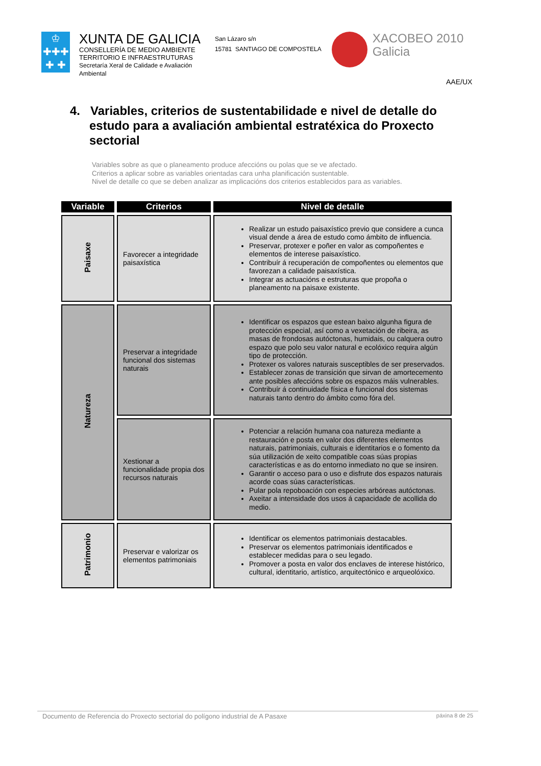♔
✚✚✚
✚ ✚
XUNTA DE GALICIA
CONSELLERÍA DE MEDIO AMBIENTE
TERRITORIO E INFRAESTRUTURAS
Secretaría Xeral de Calidade e Avaliación
Ambiental
San Lázaro s/n
15781 SANTIAGO DE COMPOSTELA
XACOBEO 2010
Galicia
AAE/UX
4. Variables, criterios de sustentabilidade e nivel de detalle do estudo para a avaliación ambiental estratéxica do Proxecto sectorial
Variables sobre as que o planeamento produce afeccións ou polas que se ve afectado.
Criterios a aplicar sobre as variables orientadas cara unha planificación sustentable.
Nivel de detalle co que se deben analizar as implicacións dos criterios establecidos para as variables.
| Variable | Criterios | Nivel de detalle |
| --- | --- | --- |
| Paisaxe | Favorecer a integridade paisaxística | Realizar un estudo paisaxístico previo que considere a cunca visual dende a área de estudo como ámbito de influencia. Preservar, protexer e poñer en valor as compoñentes e elementos de interese paisaxístico. Contribuír á recuperación de compoñentes ou elementos que favorezan a calidade paisaxística. Integrar as actuacións e estruturas que propoña o planeamento na paisaxe existente. |
| Natureza | Preservar a integridade funcional dos sistemas naturais | Identificar os espazos que estean baixo algunha figura de protección especial, así como a vexetación de ribeira, as masas de frondosas autóctonas, humidais, ou calquera outro espazo que polo seu valor natural e ecolóxico requira algún tipo de protección. Protexer os valores naturais susceptibles de ser preservados. Establecer zonas de transición que sirvan de amortecemento ante posibles afeccións sobre os espazos máis vulnerables. Contribuír á continuidade física e funcional dos sistemas naturais tanto dentro do ámbito como fóra del. |
| | Xestionar a funcionalidade propia dos recursos naturais | Potenciar a relación humana coa natureza mediante a restauración e posta en valor dos diferentes elementos naturais, patrimoniais, culturais e identitarios e o fomento da súa utilización de xeito compatible coas súas propias características e as do entorno inmediato no que se insiren. Garantir o acceso para o uso e disfrute dos espazos naturais acorde coas súas características. Pular pola repoboación con especies arbóreas autóctonas. Axeitar a intensidade dos usos á capacidade de acollida do medio. |
| Patrimonio | Preservar e valorizar os elementos patrimoniais | Identificar os elementos patrimoniais destacables. Preservar os elementos patrimoniais identificados e establecer medidas para o seu legado. Promover a posta en valor dos enclaves de interese histórico, cultural, identitario, artístico, arquitectónico e arqueolóxico. |
Documento de Referencia do Proxecto sectorial do polígono industrial de A Pasaxe páxina 8 de 25